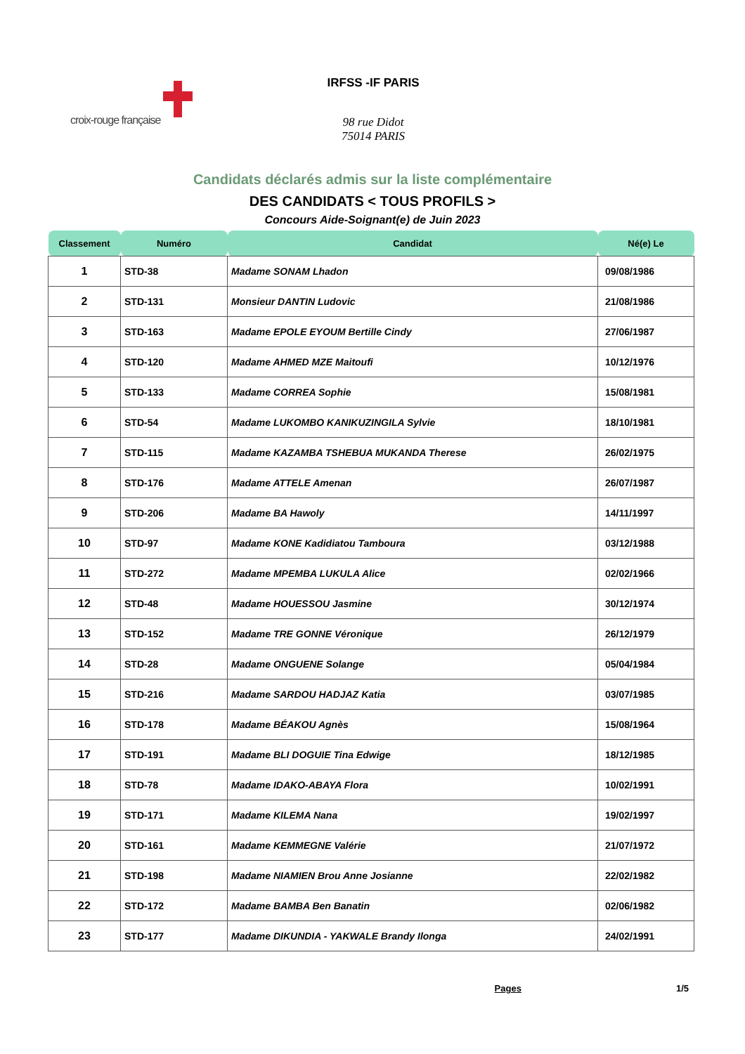croix-rouge française
IRFSS -IF PARIS
98 rue Didot
75014 PARIS
Candidats déclarés admis sur la liste complémentaire
DES CANDIDATS < TOUS PROFILS >
Concours Aide-Soignant(e) de Juin 2023
| Classement | Numéro | Candidat | Né(e) Le |
| --- | --- | --- | --- |
| 1 | STD-38 | Madame SONAM Lhadon | 09/08/1986 |
| 2 | STD-131 | Monsieur DANTIN Ludovic | 21/08/1986 |
| 3 | STD-163 | Madame EPOLE EYOUM Bertille Cindy | 27/06/1987 |
| 4 | STD-120 | Madame AHMED MZE Maitoufi | 10/12/1976 |
| 5 | STD-133 | Madame CORREA Sophie | 15/08/1981 |
| 6 | STD-54 | Madame LUKOMBO KANIKUZINGILA Sylvie | 18/10/1981 |
| 7 | STD-115 | Madame KAZAMBA TSHEBUA MUKANDA Therese | 26/02/1975 |
| 8 | STD-176 | Madame ATTELE Amenan | 26/07/1987 |
| 9 | STD-206 | Madame BA Hawoly | 14/11/1997 |
| 10 | STD-97 | Madame KONE Kadidiatou Tamboura | 03/12/1988 |
| 11 | STD-272 | Madame MPEMBA LUKULA Alice | 02/02/1966 |
| 12 | STD-48 | Madame HOUESSOU Jasmine | 30/12/1974 |
| 13 | STD-152 | Madame TRE GONNE Véronique | 26/12/1979 |
| 14 | STD-28 | Madame ONGUENE Solange | 05/04/1984 |
| 15 | STD-216 | Madame SARDOU HADJAZ Katia | 03/07/1985 |
| 16 | STD-178 | Madame BÉAKOU Agnès | 15/08/1964 |
| 17 | STD-191 | Madame BLI DOGUIE Tina Edwige | 18/12/1985 |
| 18 | STD-78 | Madame IDAKO-ABAYA Flora | 10/02/1991 |
| 19 | STD-171 | Madame KILEMA Nana | 19/02/1997 |
| 20 | STD-161 | Madame KEMMEGNE Valérie | 21/07/1972 |
| 21 | STD-198 | Madame NIAMIEN Brou Anne Josianne | 22/02/1982 |
| 22 | STD-172 | Madame BAMBA Ben Banatin | 02/06/1982 |
| 23 | STD-177 | Madame DIKUNDIA - YAKWALE Brandy Ilonga | 24/02/1991 |
Pages 1/5